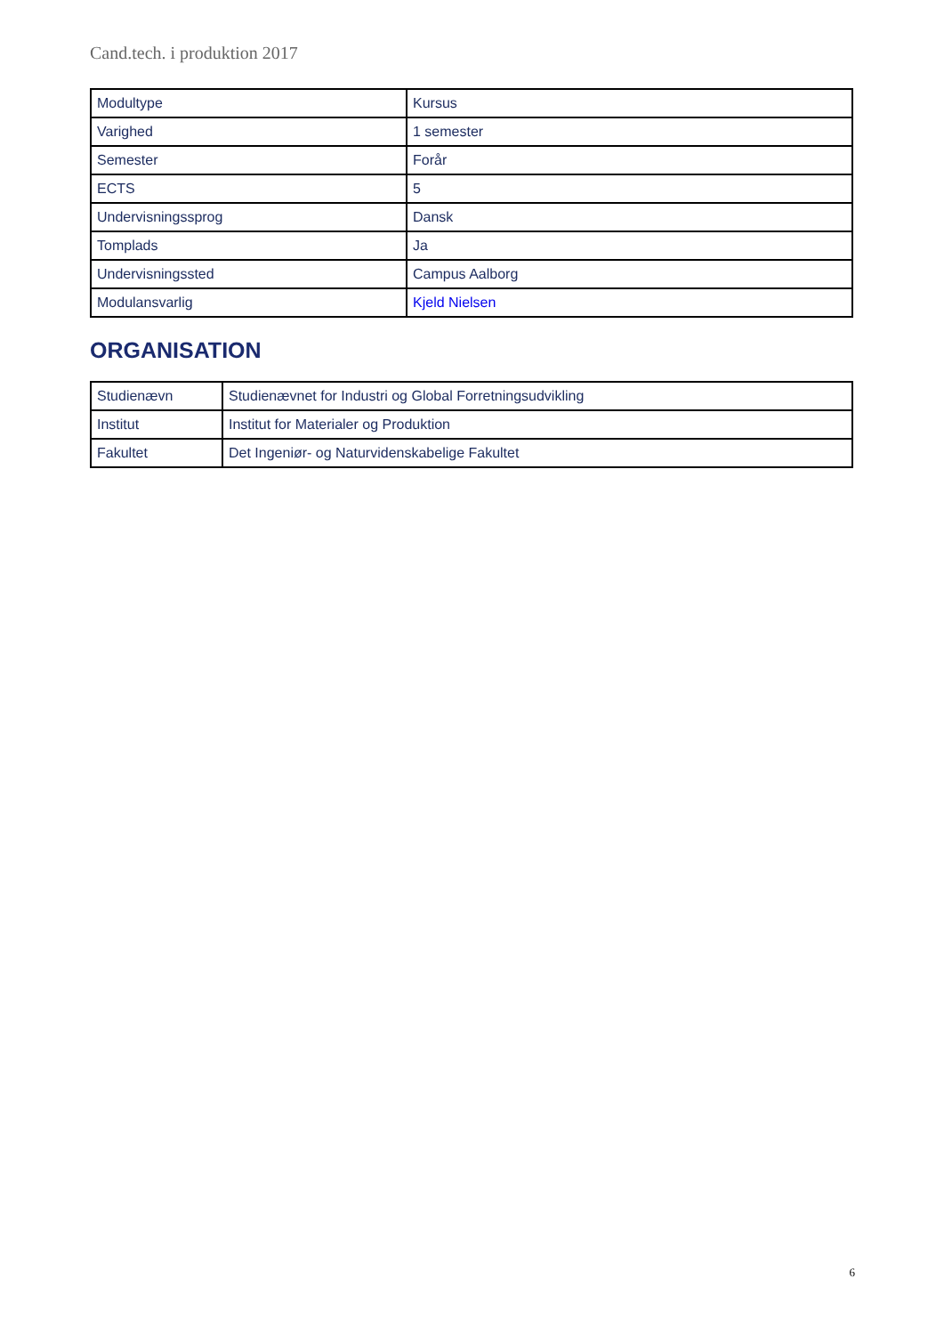Cand.tech. i produktion 2017
| Modultype | Kursus |
| Varighed | 1 semester |
| Semester | Forår |
| ECTS | 5 |
| Undervisningssprog | Dansk |
| Tomplads | Ja |
| Undervisningssted | Campus Aalborg |
| Modulansvarlig | Kjeld Nielsen |
ORGANISATION
| Studienævn | Studienævnet for Industri og Global Forretningsudvikling |
| Institut | Institut for Materialer og Produktion |
| Fakultet | Det Ingeniør- og Naturvidenskabelige Fakultet |
6